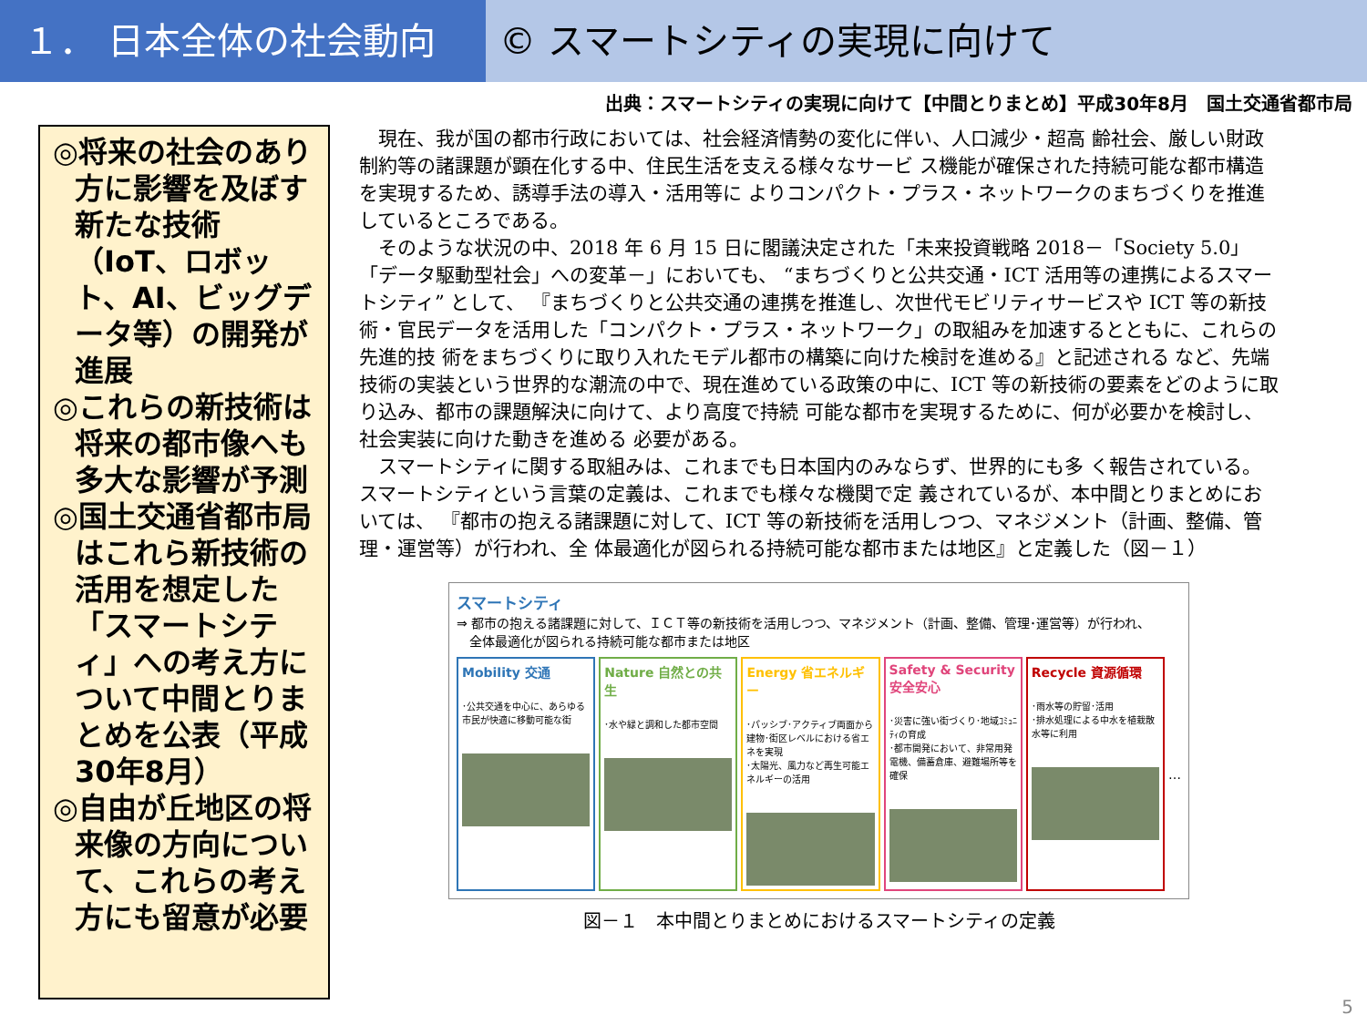１． 日本全体の社会動向 © スマートシティの実現に向けて
出典：スマートシティの実現に向けて【中間とりまとめ】平成30年8月　国土交通省都市局
◎将来の社会のあり方に影響を及ぼす新たな技術（IoT、ロボット、AI、ビッグデータ等）の開発が進展
◎これらの新技術は将来の都市像へも多大な影響が予測
◎国土交通省都市局はこれら新技術の活用を想定した「スマートシティ」への考え方について中間とりまとめを公表（平成30年8月）
◎自由が丘地区の将来像の方向について、これらの考え方にも留意が必要
　現在、我が国の都市行政においては、社会経済情勢の変化に伴い、人口減少・超高 齢社会、厳しい財政制約等の諸課題が顕在化する中、住民生活を支える様々なサービ ス機能が確保された持続可能な都市構造を実現するため、誘導手法の導入・活用等に よりコンパクト・プラス・ネットワークのまちづくりを推進しているところである。
　そのような状況の中、2018 年 6 月 15 日に閣議決定された「未来投資戦略 2018－「Society 5.0」 「データ駆動型社会」への変革－」においても、 “まちづくりと公共交通・ICT 活用等の連携によるスマートシティ” として、 『まちづくりと公共交通の連携を推進し、次世代モビリティサービスや ICT 等の新技術・官民データを活用した「コンパクト・プラス・ネットワーク」の取組みを加速するとともに、これらの先進的技 術をまちづくりに取り入れたモデル都市の構築に向けた検討を進める』と記述される など、先端技術の実装という世界的な潮流の中で、現在進めている政策の中に、ICT 等の新技術の要素をどのように取り込み、都市の課題解決に向けて、より高度で持続 可能な都市を実現するために、何が必要かを検討し、社会実装に向けた動きを進める 必要がある。
　スマートシティに関する取組みは、これまでも日本国内のみならず、世界的にも多 く報告されている。スマートシティという言葉の定義は、これまでも様々な機関で定 義されているが、本中間とりまとめにおいては、 『都市の抱える諸課題に対して、ICT 等の新技術を活用しつつ、マネジメント（計画、整備、管理・運営等）が行われ、全 体最適化が図られる持続可能な都市または地区』と定義した（図－１）
スマートシティ
⇒ 都市の抱える諸課題に対して、ＩＣＴ等の新技術を活用しつつ、マネジメント（計画、整備、管理･運営等）が行われ、
　全体最適化が図られる持続可能な都市または地区
Mobility 交通
･公共交通を中心に、あらゆる市民が快適に移動可能な街
Nature 自然との共生
･水や緑と調和した都市空間
Energy 省エネルギー
･パッシブ･アクティブ両面から建物･街区レベルにおける省エネを実現
･太陽光、風力など再生可能エネルギーの活用
Safety & Security 安全安心
･災害に強い街づくり･地域ｺﾐｭﾆﾃｨの育成
･都市開発において、非常用発電機、備蓄倉庫、避難場所等を確保
Recycle 資源循環
･雨水等の貯留･活用
･排水処理による中水を植栽散水等に利用
…
図－１　本中間とりまとめにおけるスマートシティの定義
5